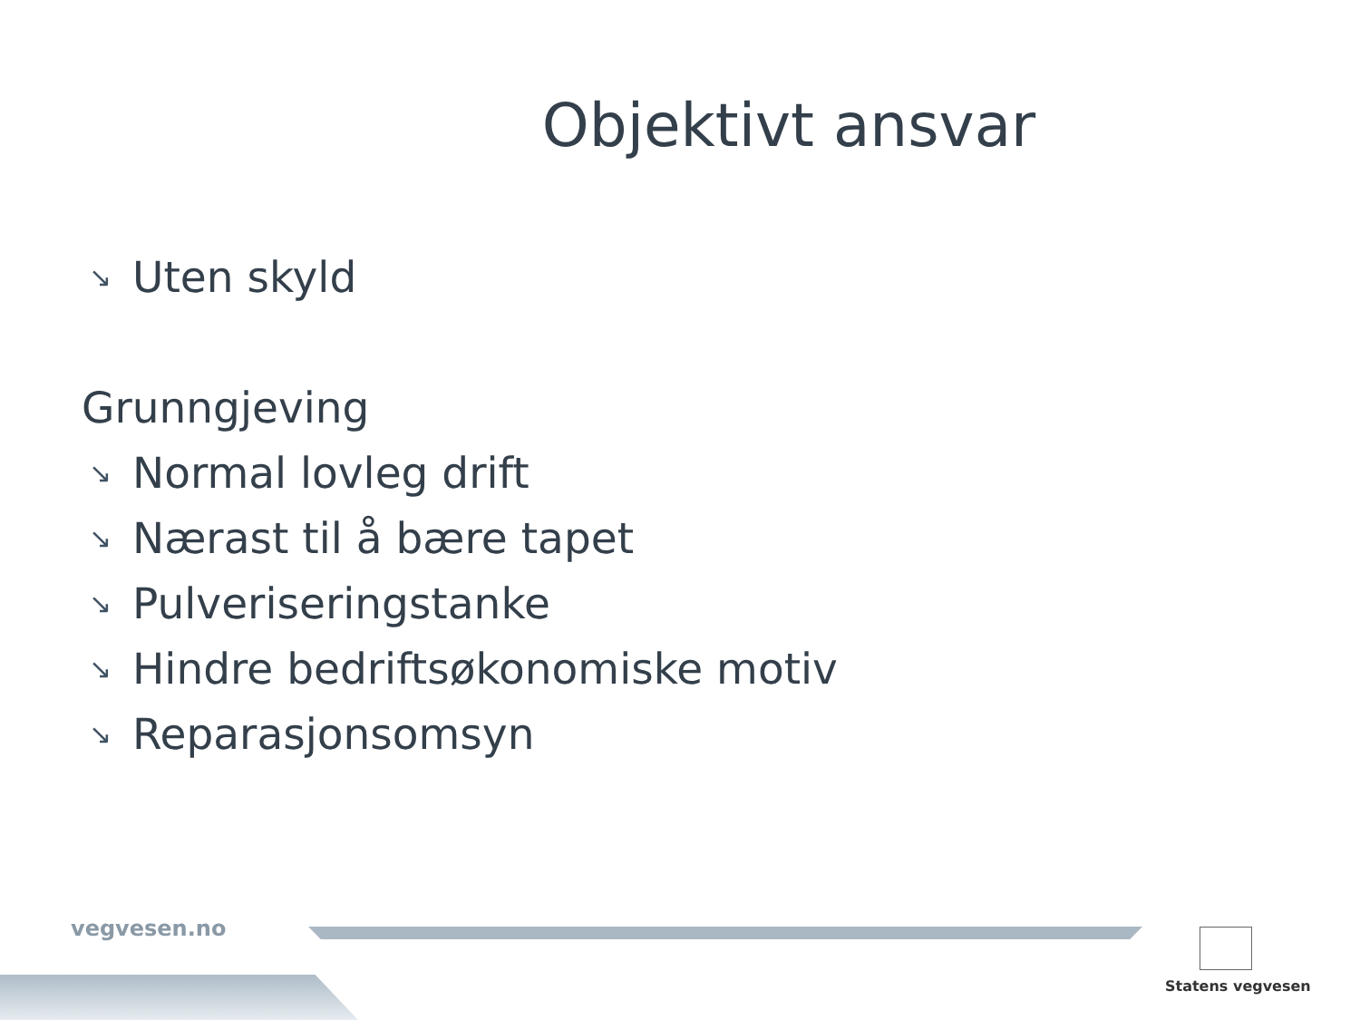Objektivt ansvar
↘ Uten skyld
Grunngjeving
↘ Normal lovleg drift
↘ Nærast til å bære tapet
↘ Pulveriseringstanke
↘ Hindre bedriftsøkonomiske motiv
↘ Reparasjonsomsyn
vegvesen.no
Statens vegvesen